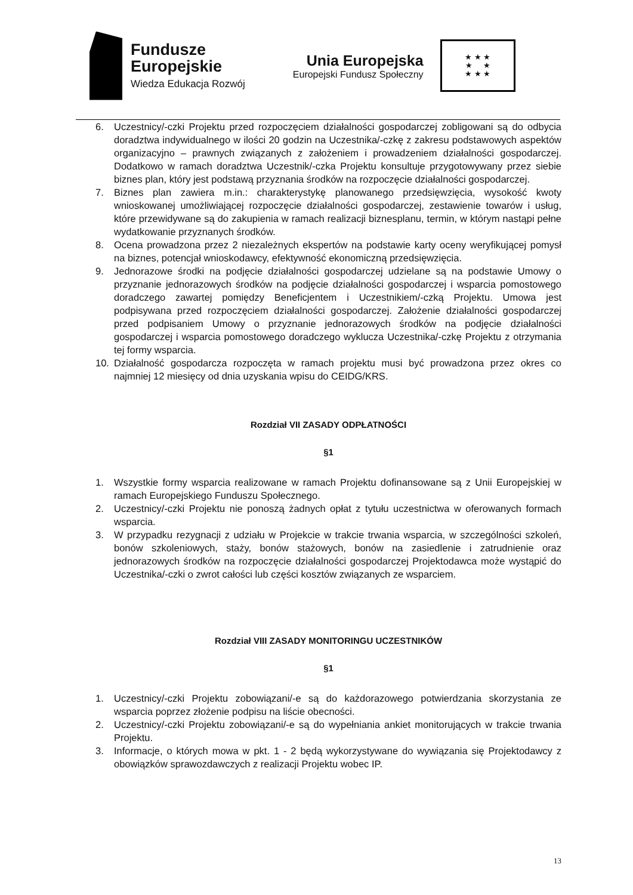Fundusze
Europejskie
Wiedza Edukacja Rozwój
Unia Europejska
Europejski Fundusz Społeczny
★ ★ ★
★ ★
★ ★ ★
6. Uczestnicy/-czki Projektu przed rozpoczęciem działalności gospodarczej zobligowani są do odbycia doradztwa indywidualnego w ilości 20 godzin na Uczestnika/-czkę z zakresu podstawowych aspektów organizacyjno – prawnych związanych z założeniem i prowadzeniem działalności gospodarczej. Dodatkowo w ramach doradztwa Uczestnik/-czka Projektu konsultuje przygotowywany przez siebie biznes plan, który jest podstawą przyznania środków na rozpoczęcie działalności gospodarczej.
7. Biznes plan zawiera m.in.: charakterystykę planowanego przedsięwzięcia, wysokość kwoty wnioskowanej umożliwiającej rozpoczęcie działalności gospodarczej, zestawienie towarów i usług, które przewidywane są do zakupienia w ramach realizacji biznesplanu, termin, w którym nastąpi pełne wydatkowanie przyznanych środków.
8. Ocena prowadzona przez 2 niezależnych ekspertów na podstawie karty oceny weryfikującej pomysł na biznes, potencjał wnioskodawcy, efektywność ekonomiczną przedsięwzięcia.
9. Jednorazowe środki na podjęcie działalności gospodarczej udzielane są na podstawie Umowy o przyznanie jednorazowych środków na podjęcie działalności gospodarczej i wsparcia pomostowego doradczego zawartej pomiędzy Beneficjentem i Uczestnikiem/-czką Projektu. Umowa jest podpisywana przed rozpoczęciem działalności gospodarczej. Założenie działalności gospodarczej przed podpisaniem Umowy o przyznanie jednorazowych środków na podjęcie działalności gospodarczej i wsparcia pomostowego doradczego wyklucza Uczestnika/-czkę Projektu z otrzymania tej formy wsparcia.
10. Działalność gospodarcza rozpoczęta w ramach projektu musi być prowadzona przez okres co najmniej 12 miesięcy od dnia uzyskania wpisu do CEIDG/KRS.
Rozdział VII ZASADY ODPŁATNOŚCI
§1
1. Wszystkie formy wsparcia realizowane w ramach Projektu dofinansowane są z Unii Europejskiej w ramach Europejskiego Funduszu Społecznego.
2. Uczestnicy/-czki Projektu nie ponoszą żadnych opłat z tytułu uczestnictwa w oferowanych formach wsparcia.
3. W przypadku rezygnacji z udziału w Projekcie w trakcie trwania wsparcia, w szczególności szkoleń, bonów szkoleniowych, staży, bonów stażowych, bonów na zasiedlenie i zatrudnienie oraz jednorazowych środków na rozpoczęcie działalności gospodarczej Projektodawca może wystąpić do Uczestnika/-czki o zwrot całości lub części kosztów związanych ze wsparciem.
Rozdział VIII ZASADY MONITORINGU UCZESTNIKÓW
§1
1. Uczestnicy/-czki Projektu zobowiązani/-e są do każdorazowego potwierdzania skorzystania ze wsparcia poprzez złożenie podpisu na liście obecności.
2. Uczestnicy/-czki Projektu zobowiązani/-e są do wypełniania ankiet monitorujących w trakcie trwania Projektu.
3. Informacje, o których mowa w pkt. 1 - 2 będą wykorzystywane do wywiązania się Projektodawcy z obowiązków sprawozdawczych z realizacji Projektu wobec IP.
13